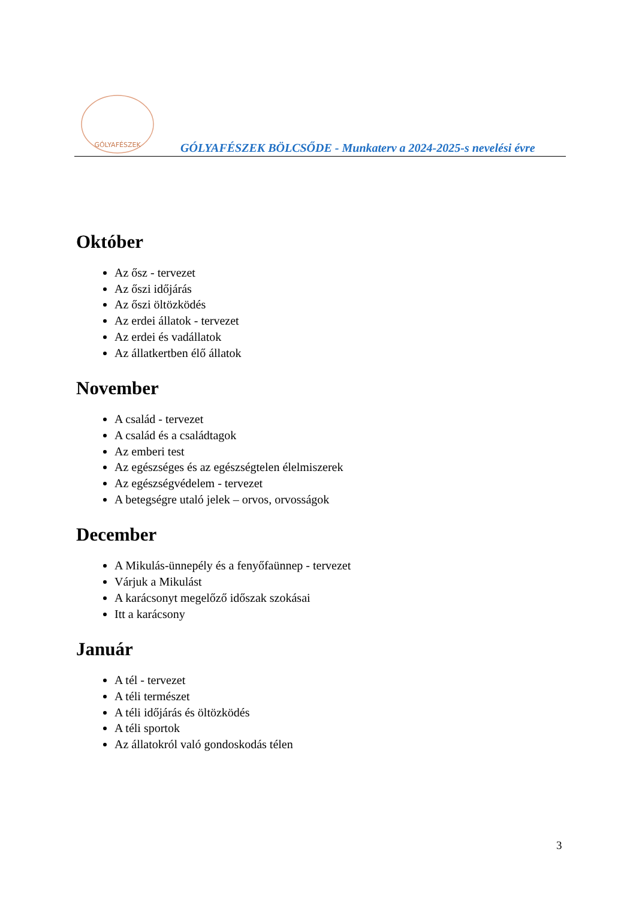GÓLYAFÉSZEK
GÓLYAFÉSZEK BÖLCSŐDE - Munkaterv a 2024-2025-s nevelési évre
Október
Az ősz - tervezet
Az őszi időjárás
Az őszi öltözködés
Az erdei állatok - tervezet
Az erdei és vadállatok
Az állatkertben élő állatok
November
A család - tervezet
A család és a családtagok
Az emberi test
Az egészséges és az egészségtelen élelmiszerek
Az egészségvédelem - tervezet
A betegségre utaló jelek – orvos, orvosságok
December
A Mikulás-ünnepély és a fenyőfaünnep - tervezet
Várjuk a Mikulást
A karácsonyt megelőző időszak szokásai
Itt a karácsony
Január
A tél - tervezet
A téli természet
A téli időjárás és öltözködés
A téli sportok
Az állatokról való gondoskodás télen
3